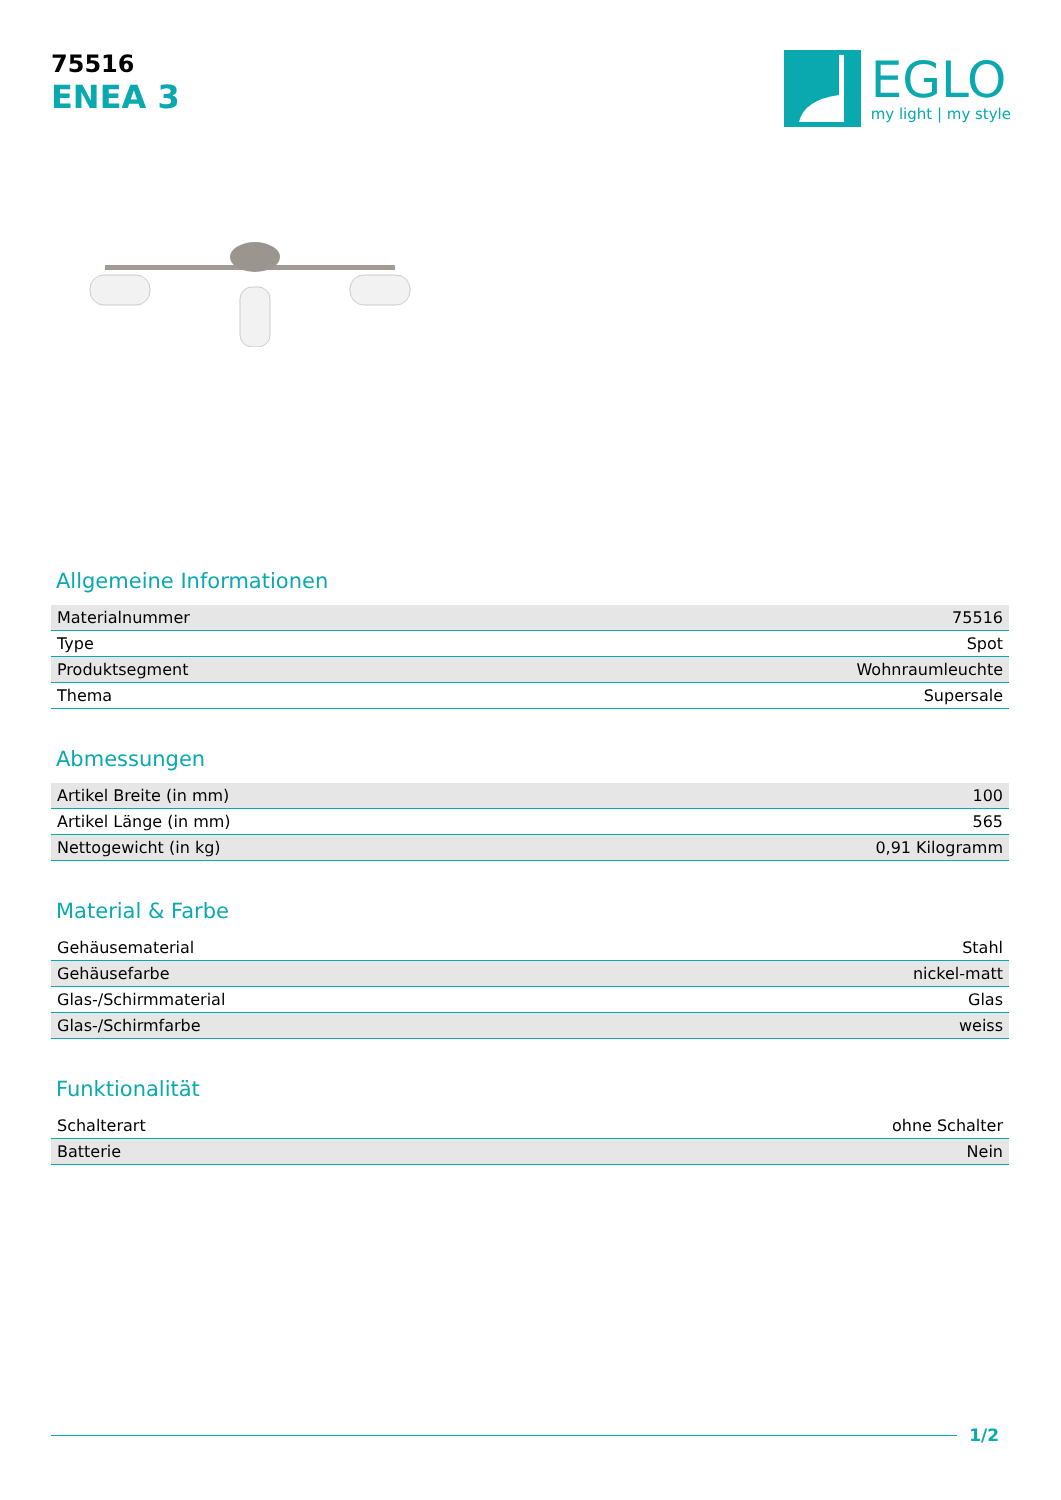75516
ENEA 3
EGLO
my light | my style
Allgemeine Informationen
| Materialnummer | 75516 |
| Type | Spot |
| Produktsegment | Wohnraumleuchte |
| Thema | Supersale |
Abmessungen
| Artikel Breite (in mm) | 100 |
| Artikel Länge (in mm) | 565 |
| Nettogewicht (in kg) | 0,91 Kilogramm |
Material & Farbe
| Gehäusematerial | Stahl |
| Gehäusefarbe | nickel-matt |
| Glas-/Schirmmaterial | Glas |
| Glas-/Schirmfarbe | weiss |
Funktionalität
| Schalterart | ohne Schalter |
| Batterie | Nein |
1/2